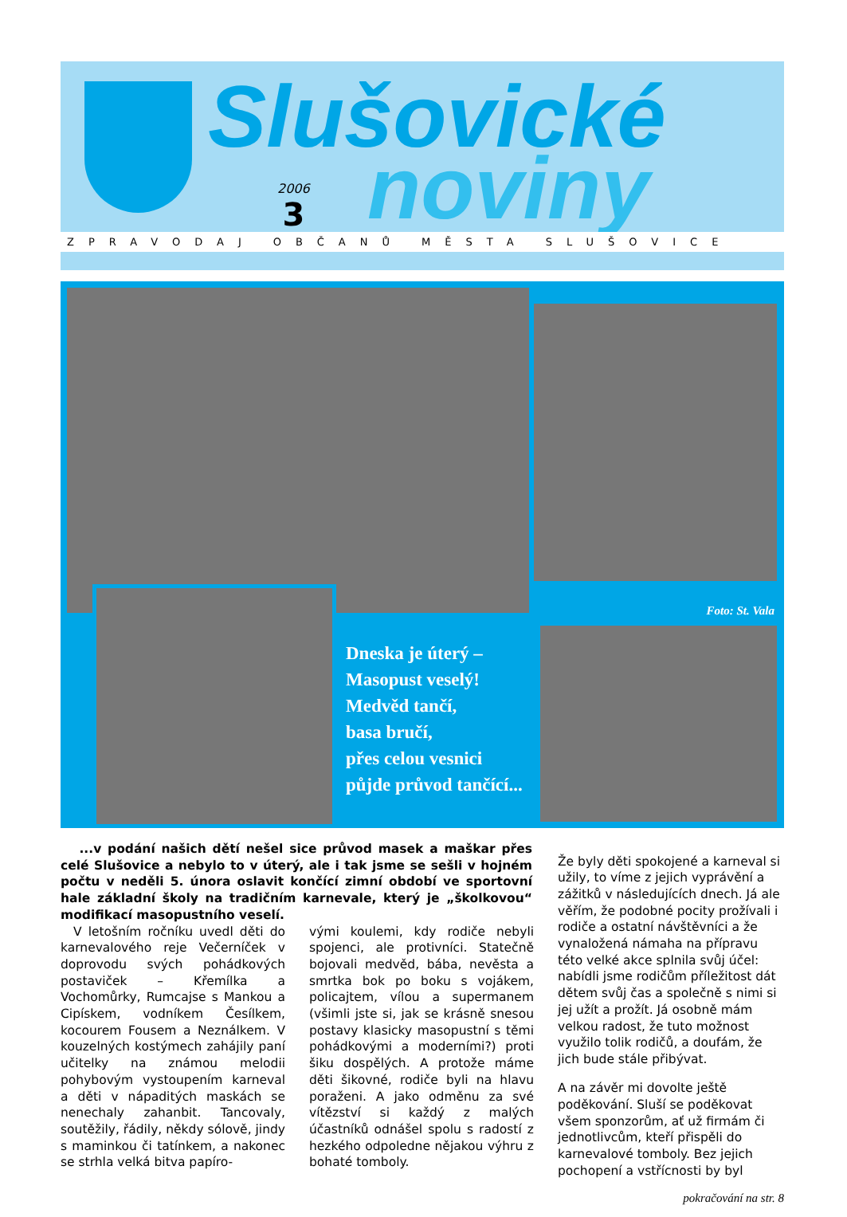Slušovické
noviny
2006
3
ZPRAVODAJ OBČANŮ MĚSTA SLUŠOVICE
Foto: St. Vala
Dneska je úterý –
Masopust veselý!
Medvěd tančí,
basa bručí,
přes celou vesnici
půjde průvod tančící...
...v podání našich dětí nešel sice průvod masek a maškar přes celé Slušovice a nebylo to v úterý, ale i tak jsme se sešli v hojném počtu v neděli 5. února oslavit končící zimní období ve sportovní hale základní školy na tradičním karnevale, který je „školkovou“ modifikací masopustního veselí.
V letošním ročníku uvedl děti do karnevalového reje Večerníček v doprovodu svých pohádkových postaviček – Křemílka a Vochomůrky, Rumcajse s Mankou a Cipískem, vodníkem Česílkem, kocourem Fousem a Neználkem. V kouzelných kostýmech zahájily paní učitelky na známou melodii pohybovým vystoupením karneval a děti v nápaditých maskách se nenechaly zahanbit. Tancovaly, soutěžily, řádily, někdy sólově, jindy s maminkou či tatínkem, a nakonec se strhla velká bitva papíro-
vými koulemi, kdy rodiče nebyli spojenci, ale protivníci. Statečně bojovali medvěd, bába, nevěsta a smrtka bok po boku s vojákem, policajtem, vílou a supermanem (všimli jste si, jak se krásně snesou postavy klasicky masopustní s těmi pohádkovými a moderními?) proti šiku dospělých. A protože máme děti šikovné, rodiče byli na hlavu poraženi. A jako odměnu za své vítězství si každý z malých účastníků odnášel spolu s radostí z hezkého odpoledne nějakou výhru z bohaté tomboly.
Že byly děti spokojené a karneval si užily, to víme z jejich vyprávění a zážitků v následujících dnech. Já ale věřím, že podobné pocity prožívali i rodiče a ostatní návštěvníci a že vynaložená námaha na přípravu této velké akce splnila svůj účel: nabídli jsme rodičům příležitost dát dětem svůj čas a společně s nimi si jej užít a prožít. Já osobně mám velkou radost, že tuto možnost využilo tolik rodičů, a doufám, že jich bude stále přibývat.
A na závěr mi dovolte ještě poděkování. Sluší se poděkovat všem sponzorům, ať už firmám či jednotlivcům, kteří přispěli do karnevalové tomboly. Bez jejich pochopení a vstřícnosti by byl
pokračování na str. 8